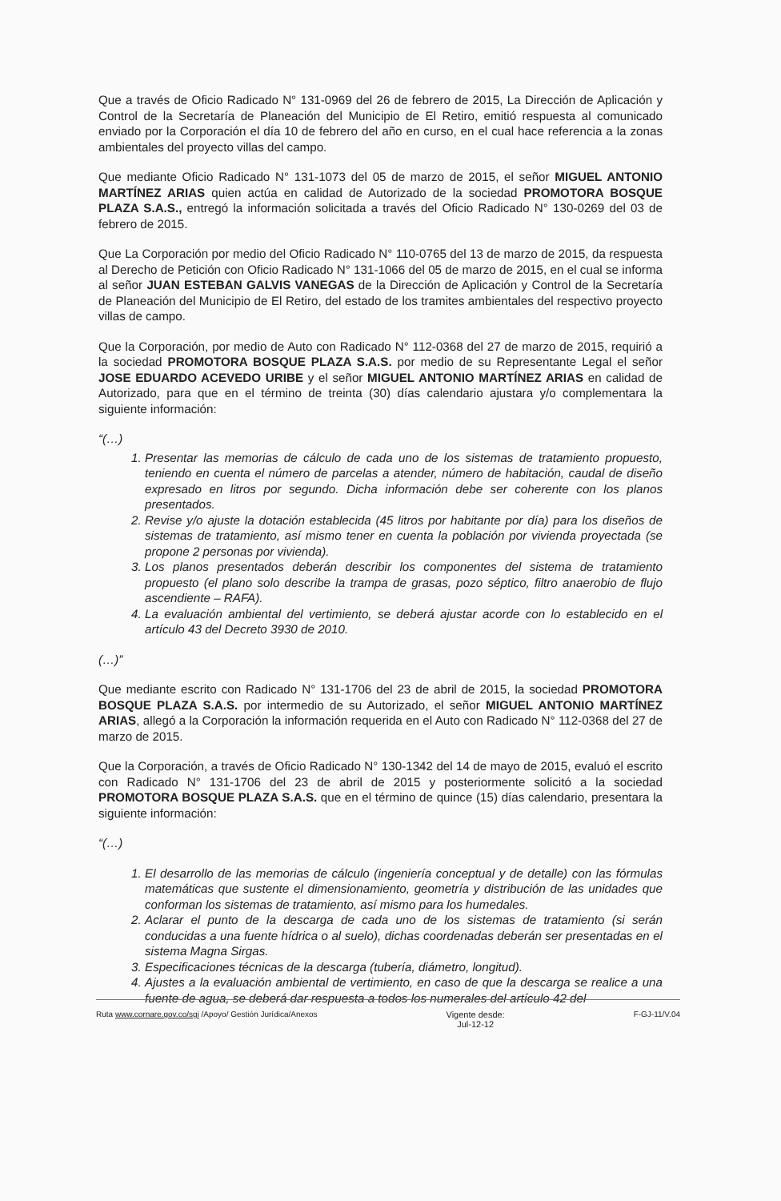Que a través de Oficio Radicado N° 131-0969 del 26 de febrero de 2015, La Dirección de Aplicación y Control de la Secretaría de Planeación del Municipio de El Retiro, emitió respuesta al comunicado enviado por la Corporación el día 10 de febrero del año en curso, en el cual hace referencia a la zonas ambientales del proyecto villas del campo.
Que mediante Oficio Radicado N° 131-1073 del 05 de marzo de 2015, el señor MIGUEL ANTONIO MARTÍNEZ ARIAS quien actúa en calidad de Autorizado de la sociedad PROMOTORA BOSQUE PLAZA S.A.S., entregó la información solicitada a través del Oficio Radicado N° 130-0269 del 03 de febrero de 2015.
Que La Corporación por medio del Oficio Radicado N° 110-0765 del 13 de marzo de 2015, da respuesta al Derecho de Petición con Oficio Radicado N° 131-1066 del 05 de marzo de 2015, en el cual se informa al señor JUAN ESTEBAN GALVIS VANEGAS de la Dirección de Aplicación y Control de la Secretaría de Planeación del Municipio de El Retiro, del estado de los tramites ambientales del respectivo proyecto villas de campo.
Que la Corporación, por medio de Auto con Radicado N° 112-0368 del 27 de marzo de 2015, requirió a la sociedad PROMOTORA BOSQUE PLAZA S.A.S. por medio de su Representante Legal el señor JOSE EDUARDO ACEVEDO URIBE y el señor MIGUEL ANTONIO MARTÍNEZ ARIAS en calidad de Autorizado, para que en el término de treinta (30) días calendario ajustara y/o complementara la siguiente información:
“(…)
1. Presentar las memorias de cálculo de cada uno de los sistemas de tratamiento propuesto, teniendo en cuenta el número de parcelas a atender, número de habitación, caudal de diseño expresado en litros por segundo. Dicha información debe ser coherente con los planos presentados.
2. Revise y/o ajuste la dotación establecida (45 litros por habitante por día) para los diseños de sistemas de tratamiento, así mismo tener en cuenta la población por vivienda proyectada (se propone 2 personas por vivienda).
3. Los planos presentados deberán describir los componentes del sistema de tratamiento propuesto (el plano solo describe la trampa de grasas, pozo séptico, filtro anaerobio de flujo ascendiente – RAFA).
4. La evaluación ambiental del vertimiento, se deberá ajustar acorde con lo establecido en el artículo 43 del Decreto 3930 de 2010.
(…)”
Que mediante escrito con Radicado N° 131-1706 del 23 de abril de 2015, la sociedad PROMOTORA BOSQUE PLAZA S.A.S. por intermedio de su Autorizado, el señor MIGUEL ANTONIO MARTÍNEZ ARIAS, allegó a la Corporación la información requerida en el Auto con Radicado N° 112-0368 del 27 de marzo de 2015.
Que la Corporación, a través de Oficio Radicado N° 130-1342 del 14 de mayo de 2015, evaluó el escrito con Radicado N° 131-1706 del 23 de abril de 2015 y posteriormente solicitó a la sociedad PROMOTORA BOSQUE PLAZA S.A.S. que en el término de quince (15) días calendario, presentara la siguiente información:
“(…)
1. El desarrollo de las memorias de cálculo (ingeniería conceptual y de detalle) con las fórmulas matemáticas que sustente el dimensionamiento, geometría y distribución de las unidades que conforman los sistemas de tratamiento, así mismo para los humedales.
2. Aclarar el punto de la descarga de cada uno de los sistemas de tratamiento (si serán conducidas a una fuente hídrica o al suelo), dichas coordenadas deberán ser presentadas en el sistema Magna Sirgas.
3. Especificaciones técnicas de la descarga (tubería, diámetro, longitud).
4. Ajustes a la evaluación ambiental de vertimiento, en caso de que la descarga se realice a una fuente de agua, se deberá dar respuesta a todos los numerales del artículo 42 del
Ruta www.cornare.gov.co/sgi /Apoyo/ Gestión Jurídica/Anexos
Vigente desde:
Jul-12-12
F-GJ-11/V.04